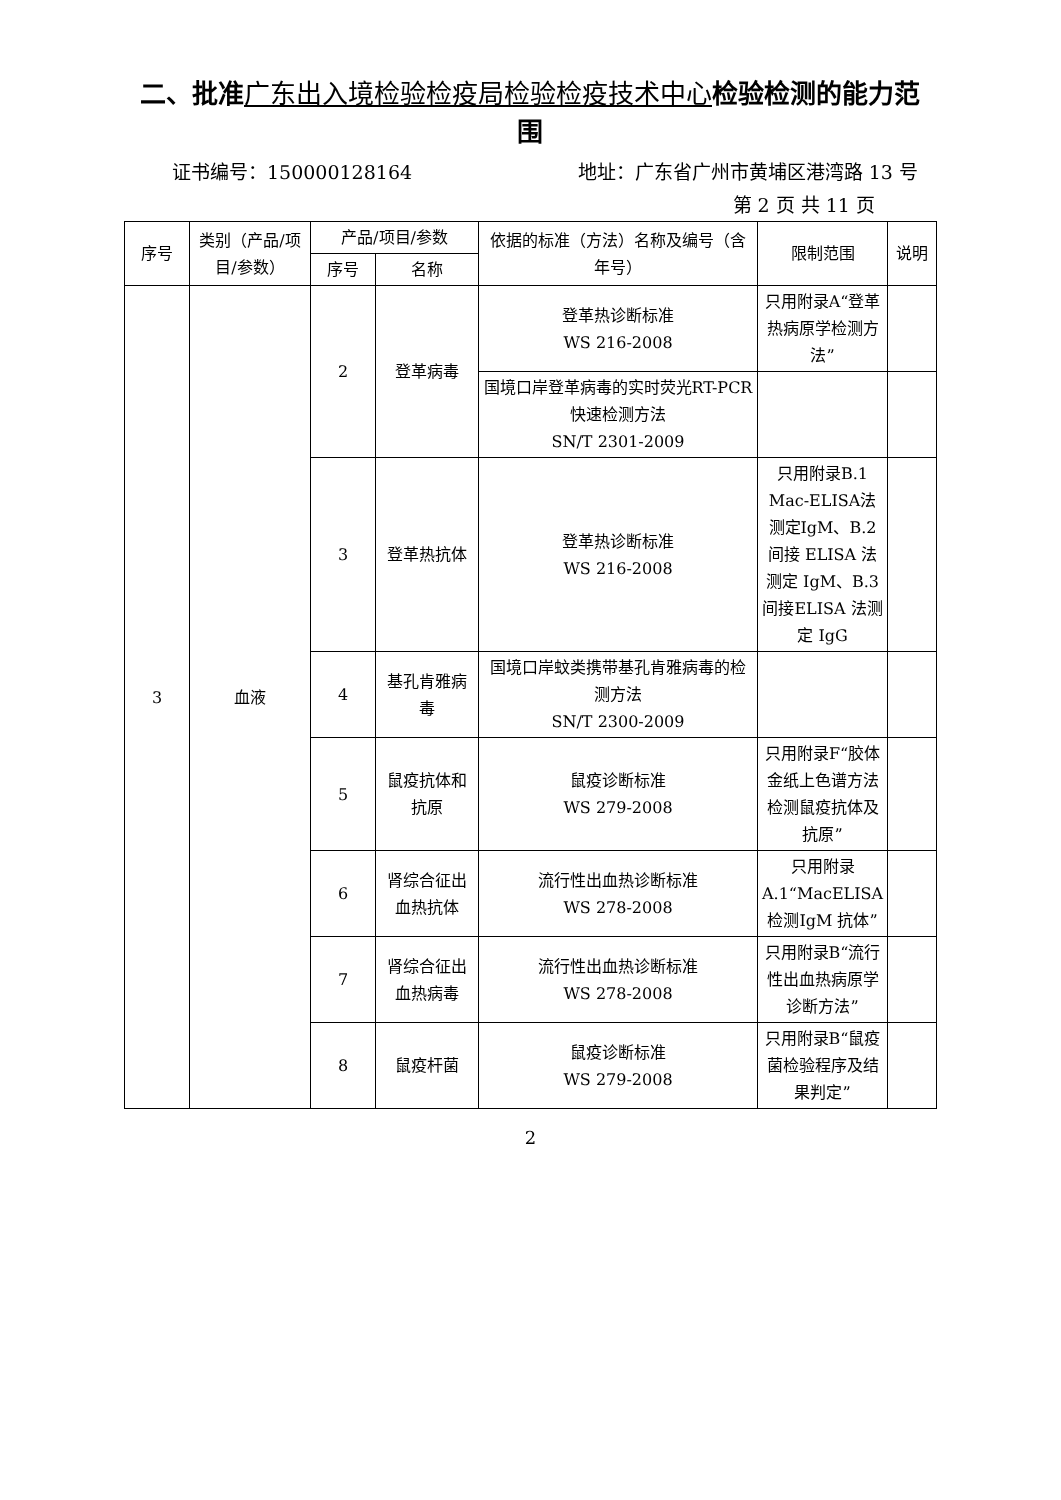二、批准广东出入境检验检疫局检验检疫技术中心检验检测的能力范围
证书编号：150000128164 地址：广东省广州市黄埔区港湾路 13 号
第 2 页 共 11 页
| 序号 | 类别（产品/项目/参数） | 产品/项目/参数 | | 依据的标准（方法）名称及编号（含年号） | 限制范围 | 说明 |
| --- | --- | --- | --- | --- | --- | --- |
| | | 序号 | 名称 | | | |
| 3 | 血液 | 2 | 登革病毒 | 登革热诊断标准 WS 216-2008 | 只用附录A“登革热病原学检测方法” | |
| | | | | 国境口岸登革病毒的实时荧光RT-PCR 快速检测方法 SN/T 2301-2009 | | |
| | | 3 | 登革热抗体 | 登革热诊断标准 WS 216-2008 | 只用附录B.1 Mac-ELISA法测定IgM、B.2 间接 ELISA 法测定 IgM、B.3 间接ELISA 法测定 IgG | |
| | | 4 | 基孔肯雅病毒 | 国境口岸蚊类携带基孔肯雅病毒的检测方法 SN/T 2300-2009 | | |
| | | 5 | 鼠疫抗体和抗原 | 鼠疫诊断标准 WS 279-2008 | 只用附录F“胶体金纸上色谱方法检测鼠疫抗体及抗原” | |
| | | 6 | 肾综合征出血热抗体 | 流行性出血热诊断标准 WS 278-2008 | 只用附录A.1“MacELISA 检测IgM 抗体” | |
| | | 7 | 肾综合征出血热病毒 | 流行性出血热诊断标准 WS 278-2008 | 只用附录B“流行性出血热病原学诊断方法” | |
| | | 8 | 鼠疫杆菌 | 鼠疫诊断标准 WS 279-2008 | 只用附录B“鼠疫菌检验程序及结果判定” | |
2